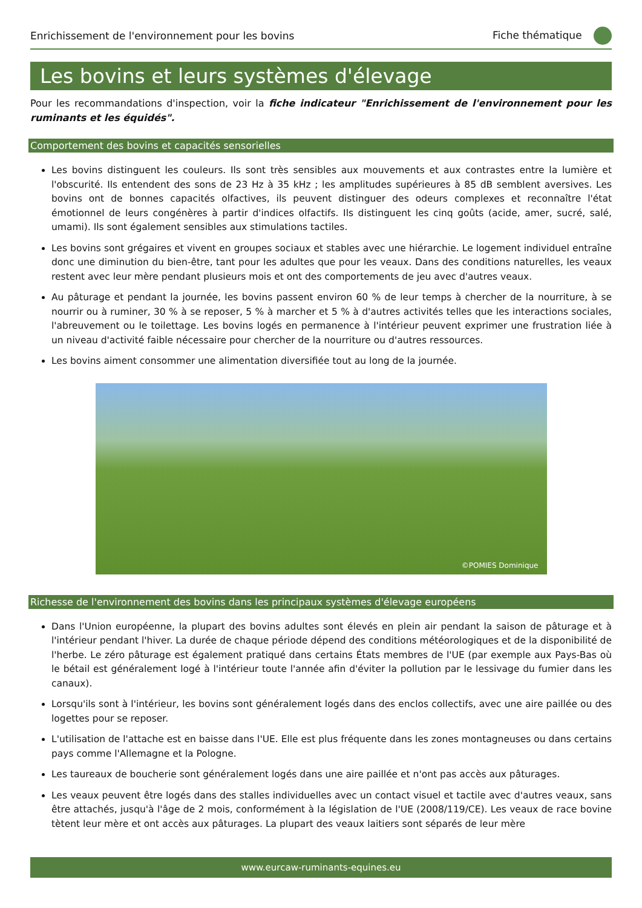Enrichissement de l'environnement pour les bovins Fiche thématique
Les bovins et leurs systèmes d'élevage
Pour les recommandations d'inspection, voir la fiche indicateur "Enrichissement de l'environnement pour les ruminants et les équidés".
Comportement des bovins et capacités sensorielles
Les bovins distinguent les couleurs. Ils sont très sensibles aux mouvements et aux contrastes entre la lumière et l'obscurité. Ils entendent des sons de 23 Hz à 35 kHz ; les amplitudes supérieures à 85 dB semblent aversives. Les bovins ont de bonnes capacités olfactives, ils peuvent distinguer des odeurs complexes et reconnaître l'état émotionnel de leurs congénères à partir d'indices olfactifs. Ils distinguent les cinq goûts (acide, amer, sucré, salé, umami). Ils sont également sensibles aux stimulations tactiles.
Les bovins sont grégaires et vivent en groupes sociaux et stables avec une hiérarchie. Le logement individuel entraîne donc une diminution du bien-être, tant pour les adultes que pour les veaux. Dans des conditions naturelles, les veaux restent avec leur mère pendant plusieurs mois et ont des comportements de jeu avec d'autres veaux.
Au pâturage et pendant la journée, les bovins passent environ 60 % de leur temps à chercher de la nourriture, à se nourrir ou à ruminer, 30 % à se reposer, 5 % à marcher et 5 % à d'autres activités telles que les interactions sociales, l'abreuvement ou le toilettage. Les bovins logés en permanence à l'intérieur peuvent exprimer une frustration liée à un niveau d'activité faible nécessaire pour chercher de la nourriture ou d'autres ressources.
Les bovins aiment consommer une alimentation diversifiée tout au long de la journée.
©POMIES Dominique
Richesse de l'environnement des bovins dans les principaux systèmes d'élevage européens
Dans l'Union européenne, la plupart des bovins adultes sont élevés en plein air pendant la saison de pâturage et à l'intérieur pendant l'hiver. La durée de chaque période dépend des conditions météorologiques et de la disponibilité de l'herbe. Le zéro pâturage est également pratiqué dans certains États membres de l'UE (par exemple aux Pays-Bas où le bétail est généralement logé à l'intérieur toute l'année afin d'éviter la pollution par le lessivage du fumier dans les canaux).
Lorsqu'ils sont à l'intérieur, les bovins sont généralement logés dans des enclos collectifs, avec une aire paillée ou des logettes pour se reposer.
L'utilisation de l'attache est en baisse dans l'UE. Elle est plus fréquente dans les zones montagneuses ou dans certains pays comme l'Allemagne et la Pologne.
Les taureaux de boucherie sont généralement logés dans une aire paillée et n'ont pas accès aux pâturages.
Les veaux peuvent être logés dans des stalles individuelles avec un contact visuel et tactile avec d'autres veaux, sans être attachés, jusqu'à l'âge de 2 mois, conformément à la législation de l'UE (2008/119/CE). Les veaux de race bovine tètent leur mère et ont accès aux pâturages. La plupart des veaux laitiers sont séparés de leur mère
www.eurcaw-ruminants-equines.eu